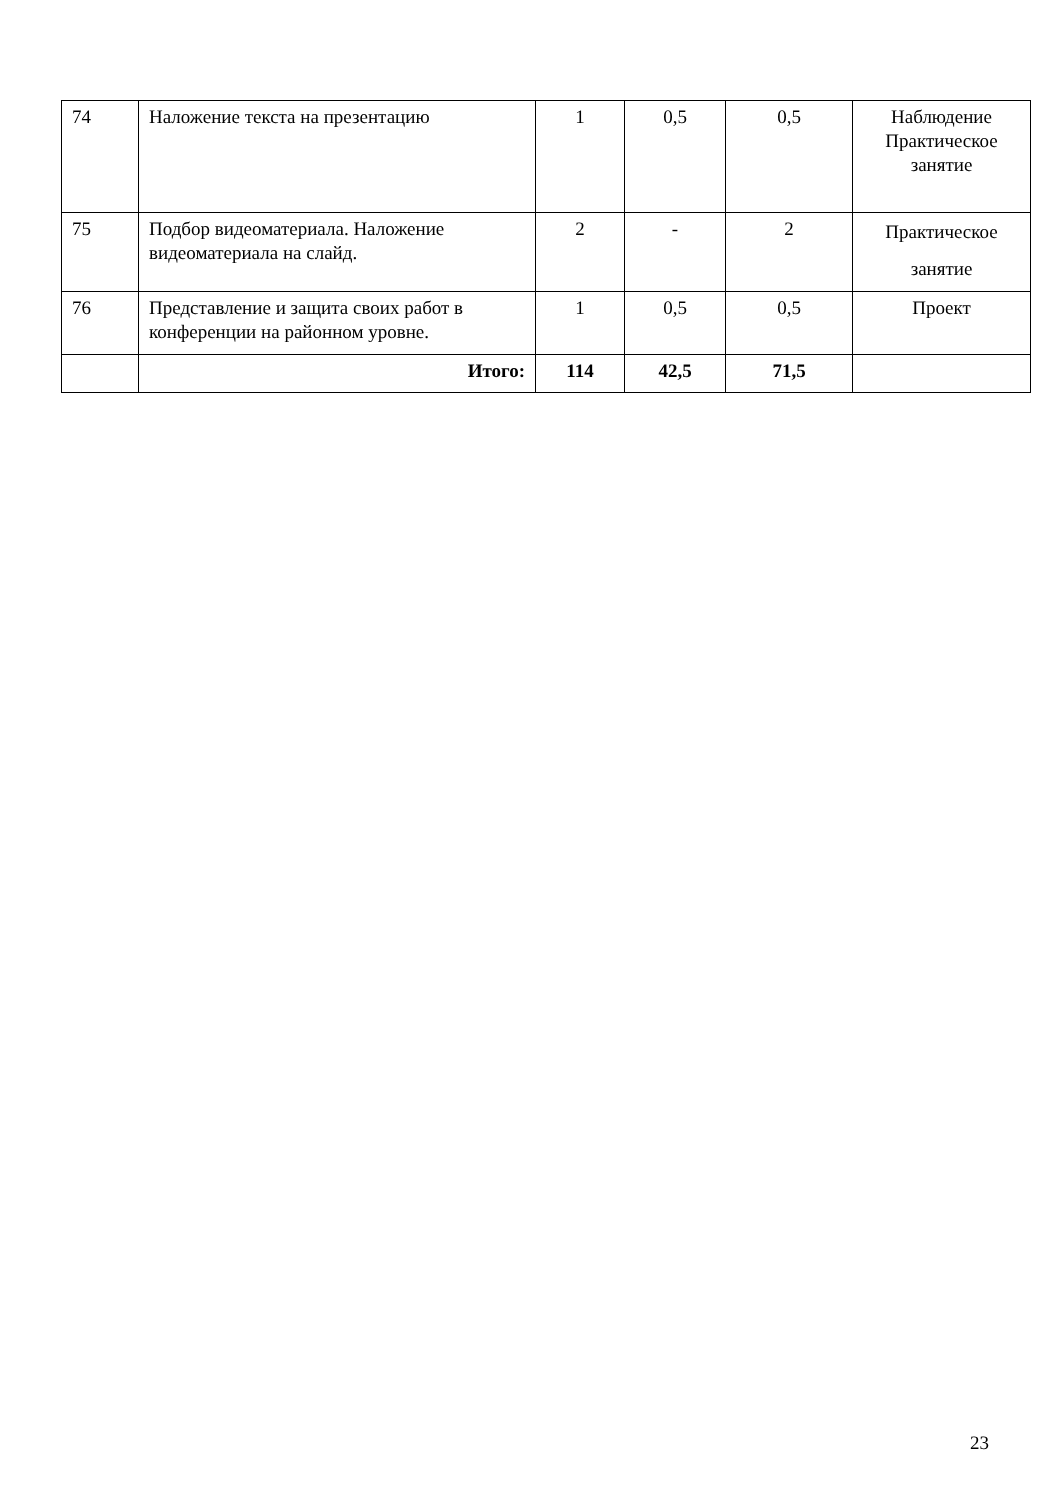| 74 | Наложение текста на презентацию | 1 | 0,5 | 0,5 | Наблюдение Практическое занятие |
| 75 | Подбор видеоматериала. Наложение видеоматериала на слайд. | 2 | - | 2 | Практическое занятие |
| 76 | Представление и защита своих работ в конференции на районном уровне. | 1 | 0,5 | 0,5 | Проект |
| | Итого: | 114 | 42,5 | 71,5 | |
23